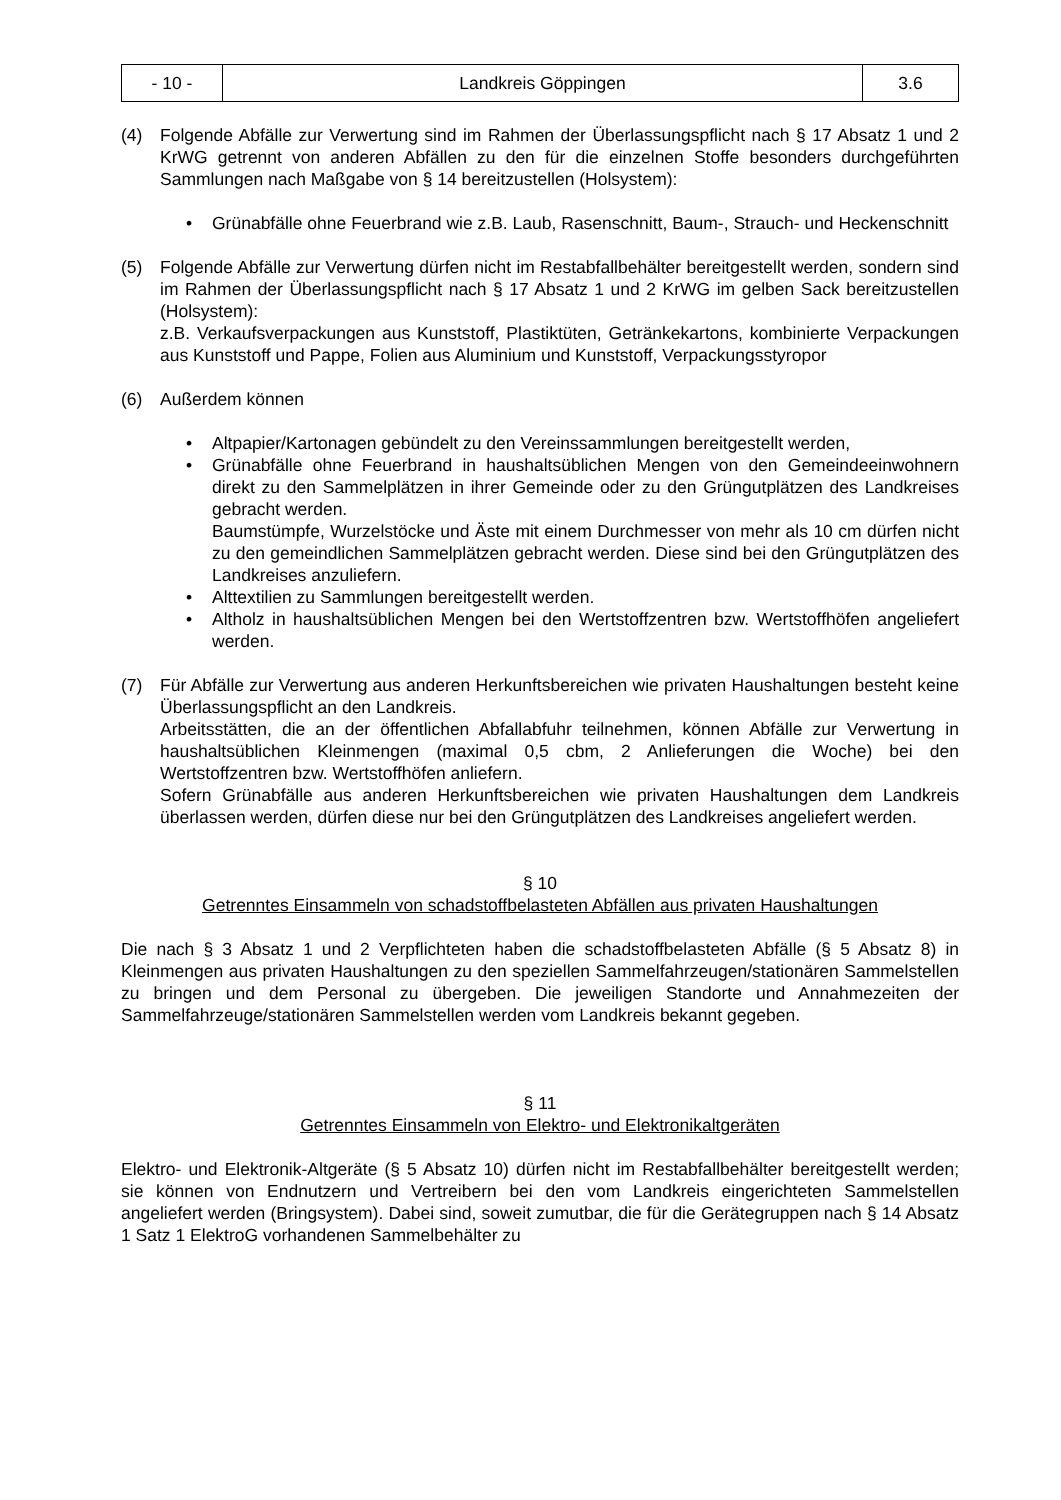| - 10 - | Landkreis Göppingen | 3.6 |
(4) Folgende Abfälle zur Verwertung sind im Rahmen der Überlassungspflicht nach § 17 Absatz 1 und 2 KrWG getrennt von anderen Abfällen zu den für die einzelnen Stoffe besonders durchgeführten Sammlungen nach Maßgabe von § 14 bereitzustellen (Holsystem):
• Grünabfälle ohne Feuerbrand wie z.B. Laub, Rasenschnitt, Baum-, Strauch- und Heckenschnitt
(5) Folgende Abfälle zur Verwertung dürfen nicht im Restabfallbehälter bereitgestellt werden, sondern sind im Rahmen der Überlassungspflicht nach § 17 Absatz 1 und 2 KrWG im gelben Sack bereitzustellen (Holsystem):
z.B. Verkaufsverpackungen aus Kunststoff, Plastiktüten, Getränkekartons, kombinierte Verpackungen aus Kunststoff und Pappe, Folien aus Aluminium und Kunststoff, Verpackungsstyropor
(6) Außerdem können
• Altpapier/Kartonagen gebündelt zu den Vereinssammlungen bereitgestellt werden,
• Grünabfälle ohne Feuerbrand in haushaltsüblichen Mengen von den Gemeindeeinwohnern direkt zu den Sammelplätzen in ihrer Gemeinde oder zu den Grüngutplätzen des Landkreises gebracht werden.
Baumstümpfe, Wurzelstöcke und Äste mit einem Durchmesser von mehr als 10 cm dürfen nicht zu den gemeindlichen Sammelplätzen gebracht werden. Diese sind bei den Grüngutplätzen des Landkreises anzuliefern.
• Alttextilien zu Sammlungen bereitgestellt werden.
• Altholz in haushaltsüblichen Mengen bei den Wertstoffzentren bzw. Wertstoffhöfen angeliefert werden.
(7) Für Abfälle zur Verwertung aus anderen Herkunftsbereichen wie privaten Haushaltungen besteht keine Überlassungspflicht an den Landkreis.
Arbeitsstätten, die an der öffentlichen Abfallabfuhr teilnehmen, können Abfälle zur Verwertung in haushaltsüblichen Kleinmengen (maximal 0,5 cbm, 2 Anlieferungen die Woche) bei den Wertstoffzentren bzw. Wertstoffhöfen anliefern.
Sofern Grünabfälle aus anderen Herkunftsbereichen wie privaten Haushaltungen dem Landkreis überlassen werden, dürfen diese nur bei den Grüngutplätzen des Landkreises angeliefert werden.
§ 10
Getrenntes Einsammeln von schadstoffbelasteten Abfällen aus privaten Haushaltungen
Die nach § 3 Absatz 1 und 2 Verpflichteten haben die schadstoffbelasteten Abfälle (§ 5 Absatz 8) in Kleinmengen aus privaten Haushaltungen zu den speziellen Sammelfahrzeugen/stationären Sammelstellen zu bringen und dem Personal zu übergeben. Die jeweiligen Standorte und Annahmezeiten der Sammelfahrzeuge/stationären Sammelstellen werden vom Landkreis bekannt gegeben.
§ 11
Getrenntes Einsammeln von Elektro- und Elektronikaltgeräten
Elektro- und Elektronik-Altgeräte (§ 5 Absatz 10) dürfen nicht im Restabfallbehälter bereitgestellt werden; sie können von Endnutzern und Vertreibern bei den vom Landkreis eingerichteten Sammelstellen angeliefert werden (Bringsystem). Dabei sind, soweit zumutbar, die für die Gerätegruppen nach § 14 Absatz 1 Satz 1 ElektroG vorhandenen Sammelbehälter zu